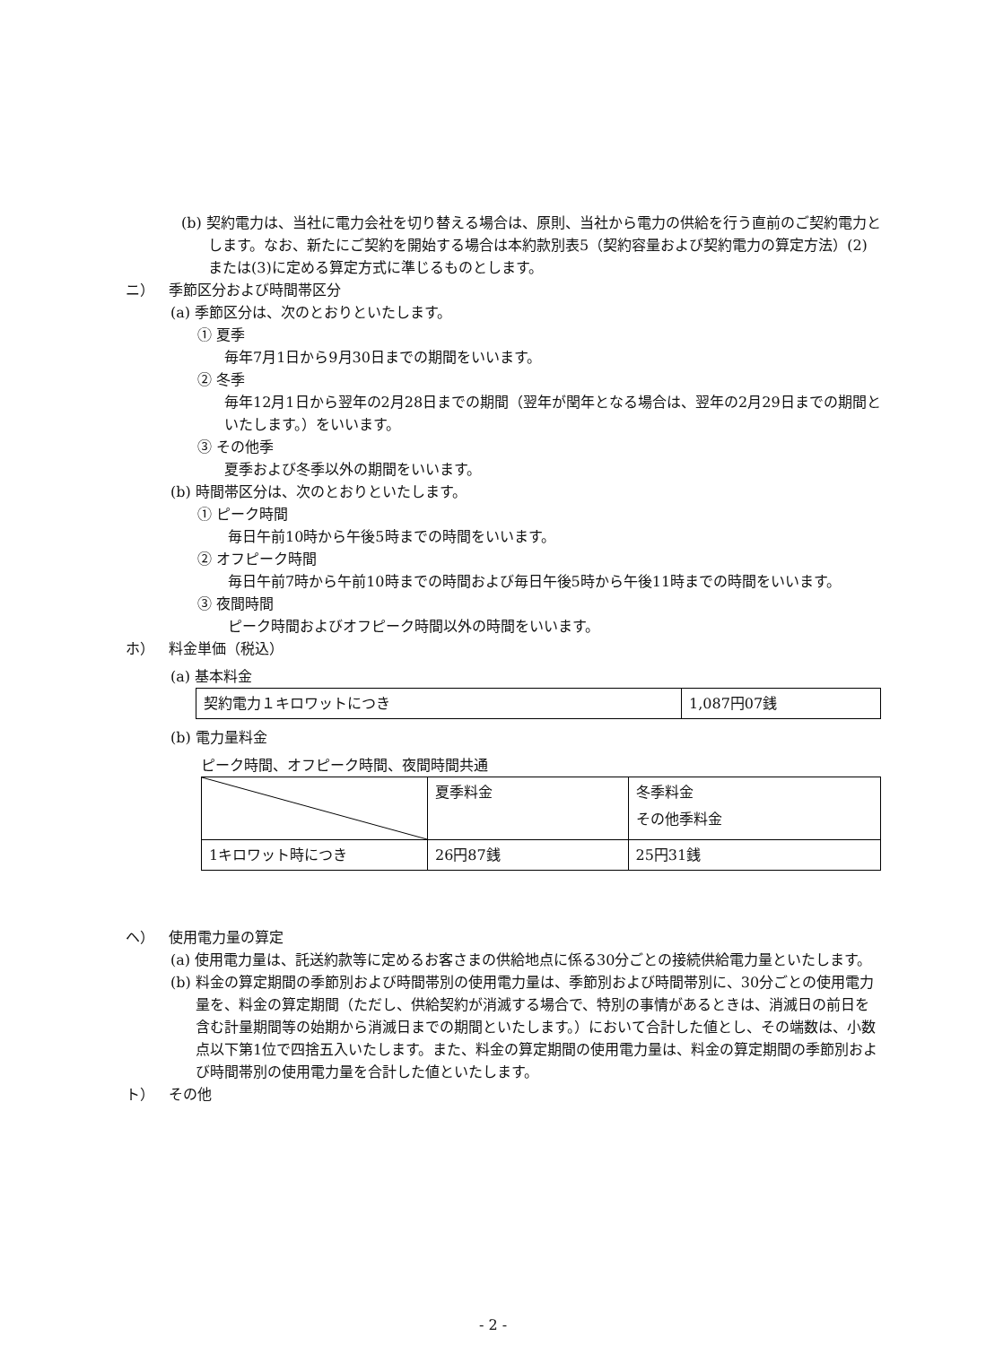(b) 契約電力は、当社に電力会社を切り替える場合は、原則、当社から電力の供給を行う直前のご契約電力とします。なお、新たにご契約を開始する場合は本約款別表5（契約容量および契約電力の算定方法）(2)または(3)に定める算定方式に準じるものとします。
ニ） 季節区分および時間帯区分
(a) 季節区分は、次のとおりといたします。
① 夏季
毎年7月1日から9月30日までの期間をいいます。
② 冬季
毎年12月1日から翌年の2月28日までの期間（翌年が閏年となる場合は、翌年の2月29日までの期間といたします。）をいいます。
③ その他季
夏季および冬季以外の期間をいいます。
(b) 時間帯区分は、次のとおりといたします。
① ピーク時間
毎日午前10時から午後5時までの時間をいいます。
② オフピーク時間
毎日午前7時から午前10時までの時間および毎日午後5時から午後11時までの時間をいいます。
③ 夜間時間
ピーク時間およびオフピーク時間以外の時間をいいます。
ホ） 料金単価（税込）
(a) 基本料金
| 契約電力１キロワットにつき | 1,087円07銭 |
(b) 電力量料金
ピーク時間、オフピーク時間、夜間時間共通
| | 夏季料金 | 冬季料金 その他季料金 |
| 1キロワット時につき | 26円87銭 | 25円31銭 |
ヘ） 使用電力量の算定
(a) 使用電力量は、託送約款等に定めるお客さまの供給地点に係る30分ごとの接続供給電力量といたします。
(b) 料金の算定期間の季節別および時間帯別の使用電力量は、季節別および時間帯別に、30分ごとの使用電力量を、料金の算定期間（ただし、供給契約が消滅する場合で、特別の事情があるときは、消滅日の前日を含む計量期間等の始期から消滅日までの期間といたします。）において合計した値とし、その端数は、小数点以下第1位で四捨五入いたします。また、料金の算定期間の使用電力量は、料金の算定期間の季節別および時間帯別の使用電力量を合計した値といたします。
ト） その他
- 2 -